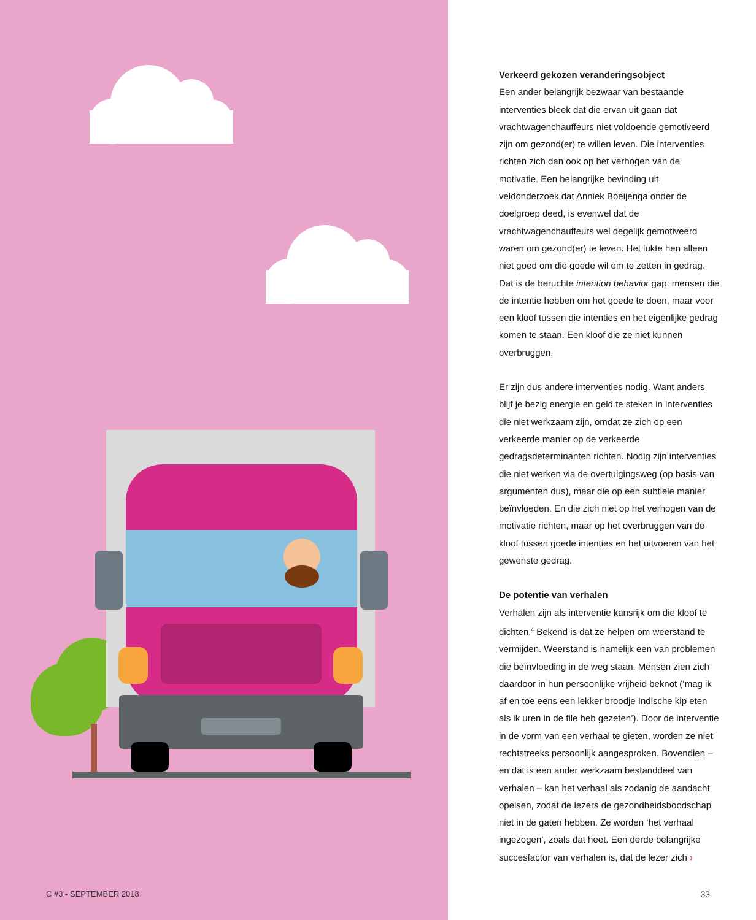C #3 - SEPTEMBER 2018
Verkeerd gekozen veranderingsobject
Een ander belangrijk bezwaar van bestaande interventies bleek dat die ervan uit gaan dat vrachtwagenchauffeurs niet voldoende gemotiveerd zijn om gezond(er) te willen leven. Die interventies richten zich dan ook op het verhogen van de motivatie. Een belangrijke bevinding uit veldonderzoek dat Anniek Boeijenga onder de doelgroep deed, is evenwel dat de vrachtwagenchauffeurs wel degelijk gemotiveerd waren om gezond(er) te leven. Het lukte hen alleen niet goed om die goede wil om te zetten in gedrag. Dat is de beruchte intention behavior gap: mensen die de intentie hebben om het goede te doen, maar voor een kloof tussen die intenties en het eigenlijke gedrag komen te staan. Een kloof die ze niet kunnen overbruggen.
Er zijn dus andere interventies nodig. Want anders blijf je bezig energie en geld te steken in interventies die niet werkzaam zijn, omdat ze zich op een verkeerde manier op de verkeerde gedragsdeterminanten richten. Nodig zijn interventies die niet werken via de overtuigingsweg (op basis van argumenten dus), maar die op een subtiele manier beïnvloeden. En die zich niet op het verhogen van de motivatie richten, maar op het overbruggen van de kloof tussen goede intenties en het uitvoeren van het gewenste gedrag.
De potentie van verhalen
Verhalen zijn als interventie kansrijk om die kloof te dichten.<sup>4</sup> Bekend is dat ze helpen om weerstand te vermijden. Weerstand is namelijk een van problemen die beïnvloeding in de weg staan. Mensen zien zich daardoor in hun persoonlijke vrijheid beknot (‘mag ik af en toe eens een lekker broodje Indische kip eten als ik uren in de file heb gezeten’). Door de interventie in de vorm van een verhaal te gieten, worden ze niet rechtstreeks persoonlijk aangesproken. Bovendien – en dat is een ander werkzaam bestanddeel van verhalen – kan het verhaal als zodanig de aandacht opeisen, zodat de lezers de gezondheidsboodschap niet in de gaten hebben. Ze worden ‘het verhaal ingezogen’, zoals dat heet. Een derde belangrijke succesfactor van verhalen is, dat de lezer zich ›
33